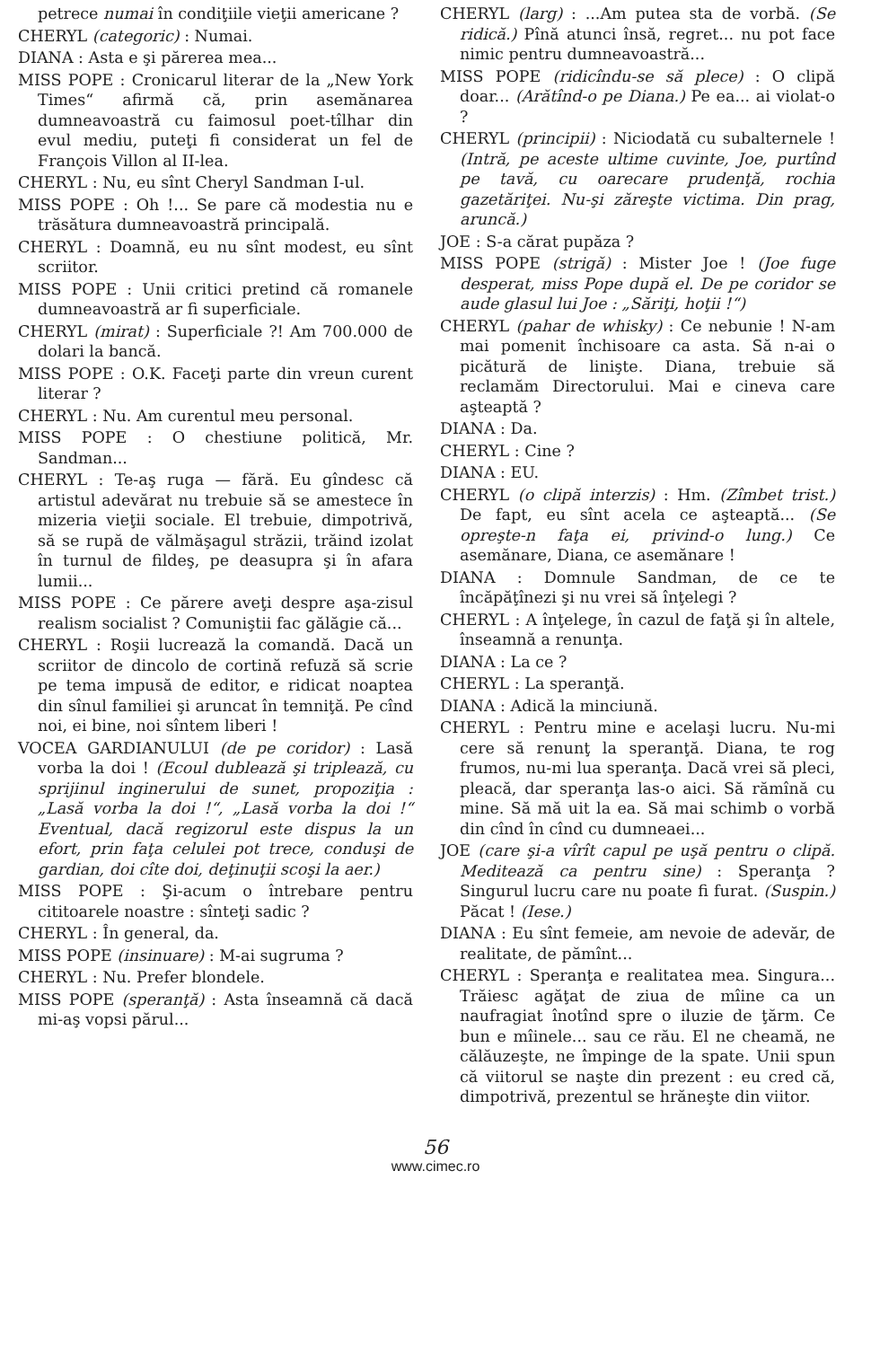petrece numai în condiţiile vieţii americane ?
CHERYL (categoric) : Numai.
DIANA : Asta e şi părerea mea...
MISS POPE : Cronicarul literar de la „New York Times“ afirmă că, prin asemănarea dumneavoastră cu faimosul poet-tîlhar din evul mediu, puteţi fi considerat un fel de François Villon al II-lea.
CHERYL : Nu, eu sînt Cheryl Sandman I-ul.
MISS POPE : Oh !... Se pare că modestia nu e trăsătura dumneavoastră principală.
CHERYL : Doamnă, eu nu sînt modest, eu sînt scriitor.
MISS POPE : Unii critici pretind că romanele dumneavoastră ar fi superficiale.
CHERYL (mirat) : Superficiale ?! Am 700.000 de dolari la bancă.
MISS POPE : O.K. Faceţi parte din vreun curent literar ?
CHERYL : Nu. Am curentul meu personal.
MISS POPE : O chestiune politică, Mr. Sandman...
CHERYL : Te-aş ruga — fără. Eu gîndesc că artistul adevărat nu trebuie să se amestece în mizeria vieţii sociale. El trebuie, dimpotrivă, să se rupă de vălmăşagul străzii, trăind izolat în turnul de fildeş, pe deasupra şi în afara lumii...
MISS POPE : Ce părere aveţi despre aşa-zisul realism socialist ? Comuniştii fac gălăgie că...
CHERYL : Roşii lucrează la comandă. Dacă un scriitor de dincolo de cortină refuză să scrie pe tema impusă de editor, e ridicat noaptea din sînul familiei şi aruncat în temniţă. Pe cînd noi, ei bine, noi sîntem liberi !
VOCEA GARDIANULUI (de pe coridor) : Lasă vorba la doi ! (Ecoul dublează şi triplează, cu sprijinul inginerului de sunet, propoziţia : „Lasă vorba la doi !“, „Lasă vorba la doi !“ Eventual, dacă regizorul este dispus la un efort, prin faţa celulei pot trece, conduşi de gardian, doi cîte doi, deţinuţii scoşi la aer.)
MISS POPE : Şi-acum o întrebare pentru cititoarele noastre : sînteţi sadic ?
CHERYL : În general, da.
MISS POPE (insinuare) : M-ai sugruma ?
CHERYL : Nu. Prefer blondele.
MISS POPE (speranţă) : Asta înseamnă că dacă mi-aş vopsi părul...
CHERYL (larg) : ...Am putea sta de vorbă. (Se ridică.) Pînă atunci însă, regret... nu pot face nimic pentru dumneavoastră...
MISS POPE (ridicîndu-se să plece) : O clipă doar... (Arătînd-o pe Diana.) Pe ea... ai violat-o ?
CHERYL (principii) : Niciodată cu subalternele ! (Intră, pe aceste ultime cuvinte, Joe, purtînd pe tavă, cu oarecare prudenţă, rochia gazetăriţei. Nu-şi zăreşte victima. Din prag, aruncă.)
JOE : S-a cărat pupăza ?
MISS POPE (strigă) : Mister Joe ! (Joe fuge desperat, miss Pope după el. De pe coridor se aude glasul lui Joe : „Săriţi, hoţii !“)
CHERYL (pahar de whisky) : Ce nebunie ! N-am mai pomenit închisoare ca asta. Să n-ai o picătură de linişte. Diana, trebuie să reclamăm Directorului. Mai e cineva care aşteaptă ?
DIANA : Da.
CHERYL : Cine ?
DIANA : EU.
CHERYL (o clipă interzis) : Hm. (Zîmbet trist.) De fapt, eu sînt acela ce aşteaptă... (Se opreşte-n faţa ei, privind-o lung.) Ce asemănare, Diana, ce asemănare !
DIANA : Domnule Sandman, de ce te încăpăţînezi şi nu vrei să înţelegi ?
CHERYL : A înţelege, în cazul de faţă şi în altele, înseamnă a renunţa.
DIANA : La ce ?
CHERYL : La speranţă.
DIANA : Adică la minciună.
CHERYL : Pentru mine e acelaşi lucru. Nu-mi cere să renunţ la speranţă. Diana, te rog frumos, nu-mi lua speranţa. Dacă vrei să pleci, pleacă, dar speranţa las-o aici. Să rămînă cu mine. Să mă uit la ea. Să mai schimb o vorbă din cînd în cînd cu dumneaei...
JOE (care şi-a vîrît capul pe uşă pentru o clipă. Meditează ca pentru sine) : Speranţa ? Singurul lucru care nu poate fi furat. (Suspin.) Păcat ! (Iese.)
DIANA : Eu sînt femeie, am nevoie de adevăr, de realitate, de pămînt...
CHERYL : Speranţa e realitatea mea. Singura... Trăiesc agăţat de ziua de mîine ca un naufragiat înotînd spre o iluzie de ţărm. Ce bun e mîinele... sau ce rău. El ne cheamă, ne călăuzeşte, ne împinge de la spate. Unii spun că viitorul se naşte din prezent : eu cred că, dimpotrivă, prezentul se hrăneşte din viitor.
56
www.cimec.ro